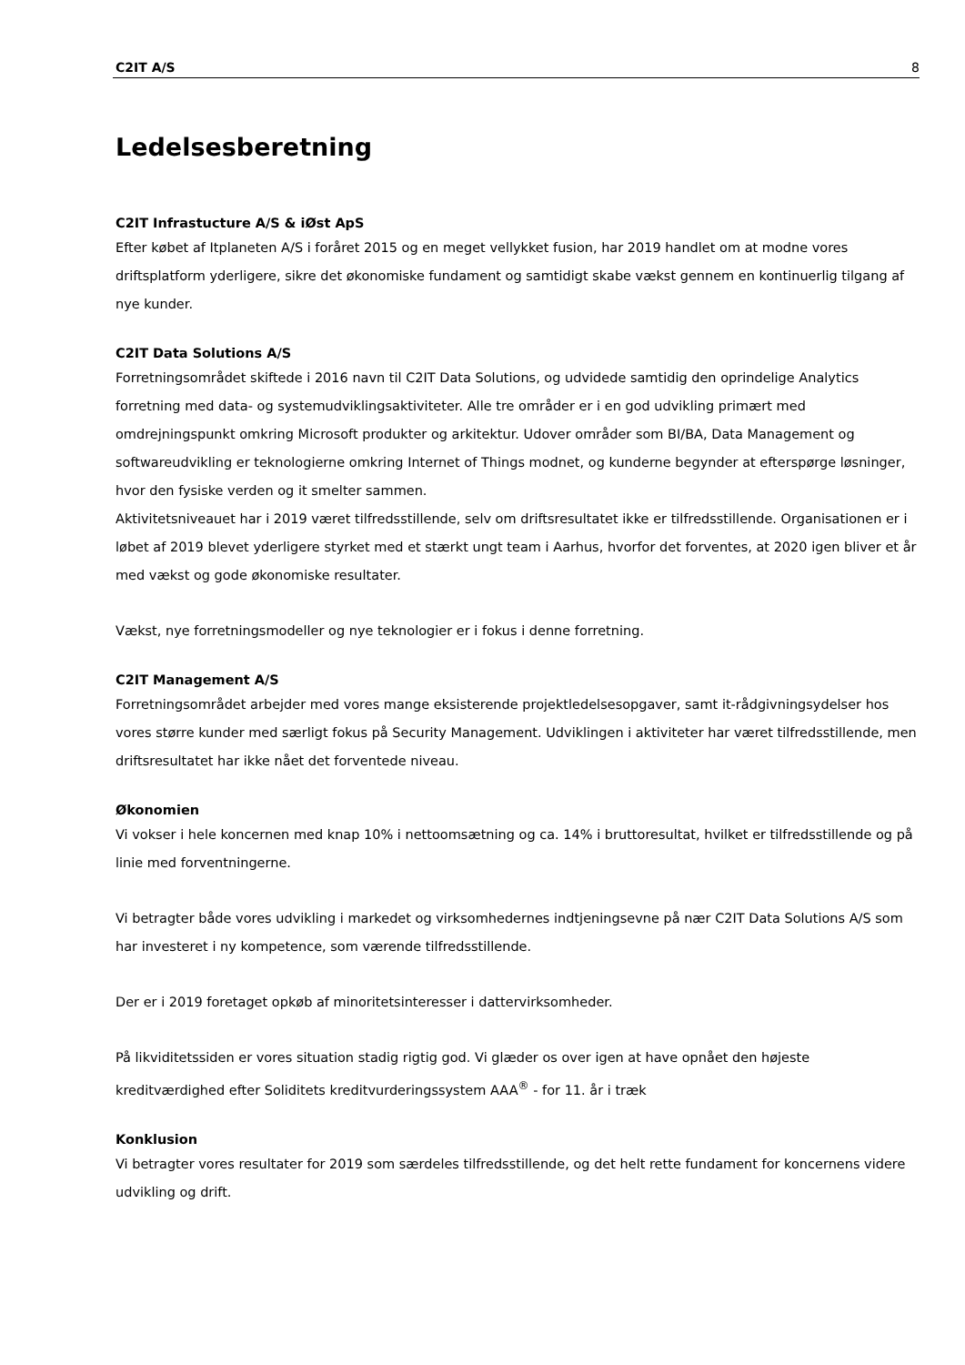C2IT A/S 8
Ledelsesberetning
C2IT Infrastucture A/S & iØst ApS
Efter købet af Itplaneten A/S i foråret 2015 og en meget vellykket fusion, har 2019 handlet om at modne vores driftsplatform yderligere, sikre det økonomiske fundament og samtidigt skabe vækst gennem en kontinuerlig tilgang af nye kunder.
C2IT Data Solutions A/S
Forretningsområdet skiftede i 2016 navn til C2IT Data Solutions, og udvidede samtidig den oprindelige Analytics forretning med data- og systemudviklingsaktiviteter. Alle tre områder er i en god udvikling primært med omdrejningspunkt omkring Microsoft produkter og arkitektur. Udover områder som BI/BA, Data Management og softwareudvikling er teknologierne omkring Internet of Things modnet, og kunderne begynder at efterspørge løsninger, hvor den fysiske verden og it smelter sammen.
Aktivitetsniveauet har i 2019 været tilfredsstillende, selv om driftsresultatet ikke er tilfredsstillende. Organisationen er i løbet af 2019 blevet yderligere styrket med et stærkt ungt team i Aarhus, hvorfor det forventes, at 2020 igen bliver et år med vækst og gode økonomiske resultater.
Vækst, nye forretningsmodeller og nye teknologier er i fokus i denne forretning.
C2IT Management A/S
Forretningsområdet arbejder med vores mange eksisterende projektledelsesopgaver, samt it-rådgivningsydelser hos vores større kunder med særligt fokus på Security Management. Udviklingen i aktiviteter har været tilfredsstillende, men driftsresultatet har ikke nået det forventede niveau.
Økonomien
Vi vokser i hele koncernen med knap 10% i nettoomsætning og ca. 14% i bruttoresultat, hvilket er tilfredsstillende og på linie med forventningerne.
Vi betragter både vores udvikling i markedet og virksomhedernes indtjeningsevne på nær C2IT Data Solutions A/S som har investeret i ny kompetence, som værende tilfredsstillende.
Der er i 2019 foretaget opkøb af minoritetsinteresser i dattervirksomheder.
På likviditetssiden er vores situation stadig rigtig god. Vi glæder os over igen at have opnået den højeste kreditværdighed efter Soliditets kreditvurderingssystem AAA<sup>®</sup> - for 11. år i træk
Konklusion
Vi betragter vores resultater for 2019 som særdeles tilfredsstillende, og det helt rette fundament for koncernens videre udvikling og drift.